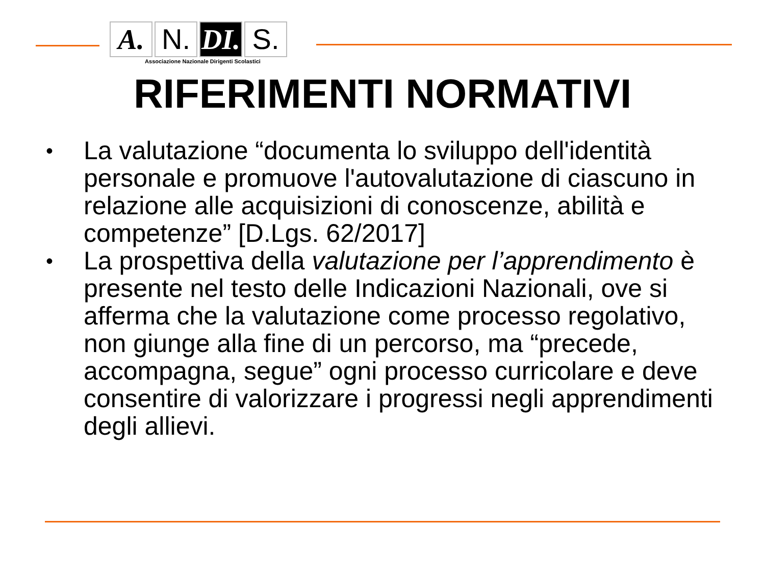A. N. DI.
S.
Associazione Nazionale Dirigenti Scolastici
RIFERIMENTI NORMATIVI
• La valutazione “documenta lo sviluppo dell'identità personale e promuove l'autovalutazione di ciascuno in relazione alle acquisizioni di conoscenze, abilità e competenze” [D.Lgs. 62/2017]
• La prospettiva della valutazione per l’apprendimento è presente nel testo delle Indicazioni Nazionali, ove si afferma che la valutazione come processo regolativo, non giunge alla fine di un percorso, ma “precede, accompagna, segue” ogni processo curricolare e deve consentire di valorizzare i progressi negli apprendimenti degli allievi.